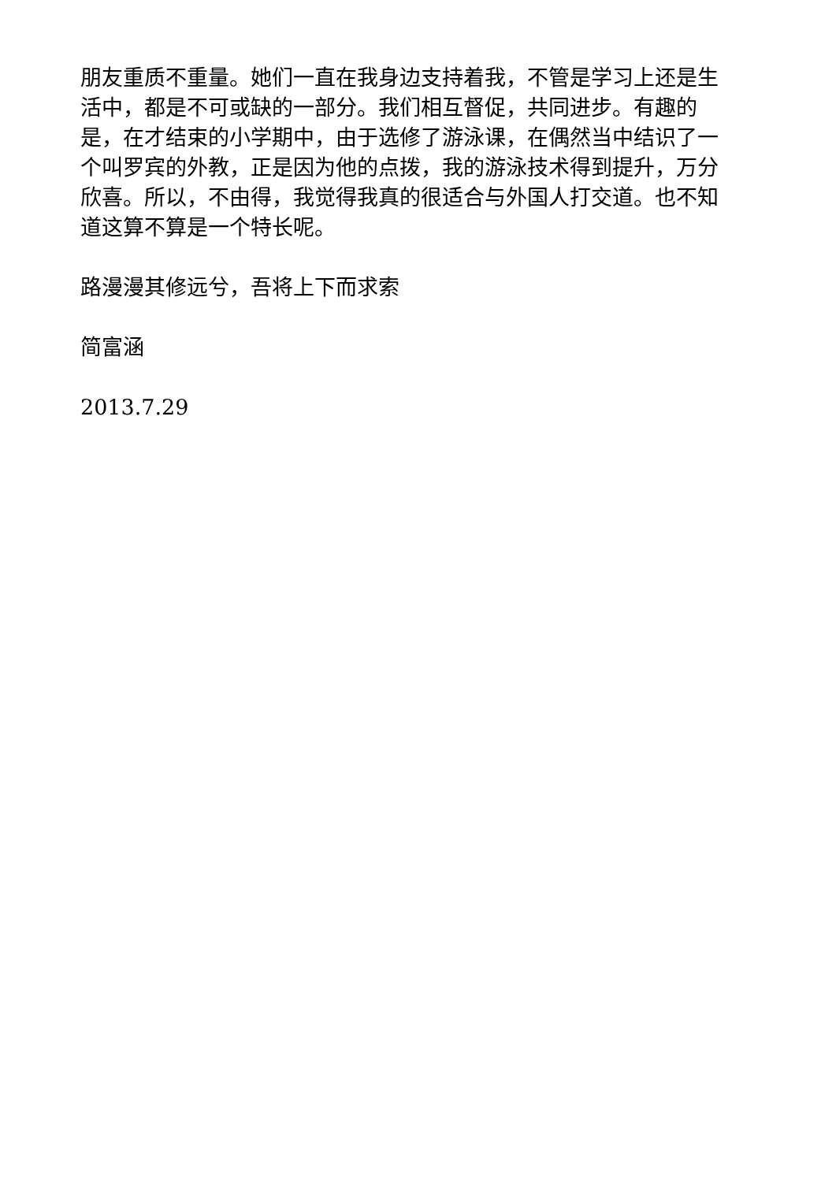朋友重质不重量。她们一直在我身边支持着我，不管是学习上还是生活中，都是不可或缺的一部分。我们相互督促，共同进步。有趣的是，在才结束的小学期中，由于选修了游泳课，在偶然当中结识了一个叫罗宾的外教，正是因为他的点拨，我的游泳技术得到提升，万分欣喜。所以，不由得，我觉得我真的很适合与外国人打交道。也不知道这算不算是一个特长呢。
路漫漫其修远兮，吾将上下而求索
简富涵
2013.7.29